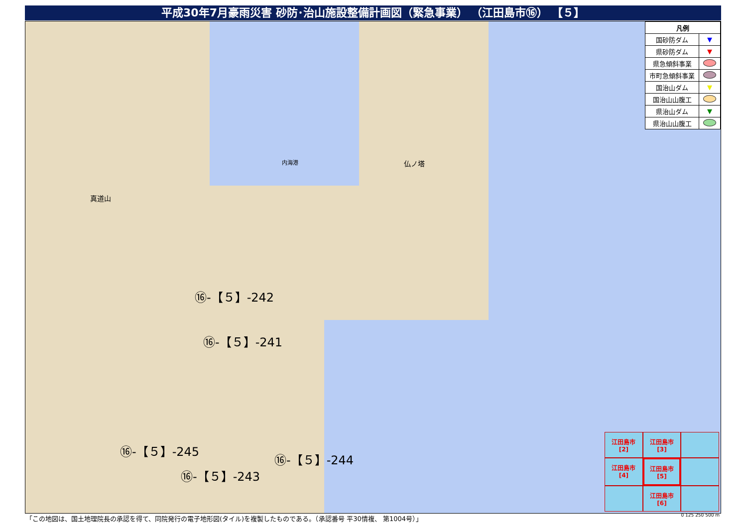平成30年7月豪雨災害 砂防･治山施設整備計画図（緊急事業） （江田島市⑯） 【５】
| 凡例 | |
| --- | --- |
| 国砂防ダム | ▼ |
| 県砂防ダム | ▼ |
| 県急傾斜事業 | |
| 市町急傾斜事業 | |
| 国治山ダム | ▼ |
| 国治山山腹工 | |
| 県治山ダム | ▼ |
| 県治山山腹工 | |
⑯-【５】-242
⑯-【５】-241
⑯-【５】-245
⑯-【５】-244
⑯-【５】-243
真道山
仏ノ塔
内海港
江田島市
[2]
江田島市
[3]
江田島市
[4]
江田島市
[5]
江田島市
[6]
「この地図は、国土地理院長の承認を得て、同院発行の電子地形図(タイル)を複製したものである。（承認番号 平30情複、 第1004号）」
0 125 250 500 m